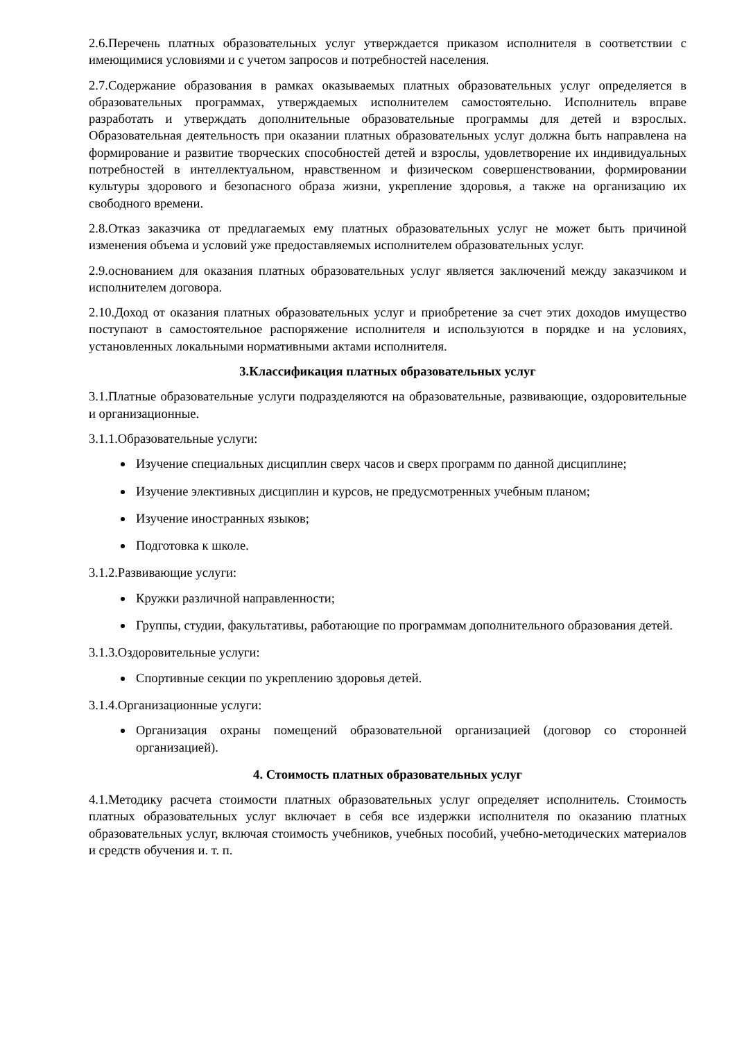2.6.Перечень платных образовательных услуг утверждается приказом исполнителя в соответствии с имеющимися условиями и с учетом запросов и потребностей населения.
2.7.Содержание образования в рамках оказываемых платных образовательных услуг определяется в образовательных программах, утверждаемых исполнителем самостоятельно. Исполнитель вправе разработать и утверждать дополнительные образовательные программы для детей и взрослых. Образовательная деятельность при оказании платных образовательных услуг должна быть направлена на формирование и развитие творческих способностей детей и взрослы, удовлетворение их индивидуальных потребностей в интеллектуальном, нравственном и физическом совершенствовании, формировании культуры здорового и безопасного образа жизни, укрепление здоровья, а также на организацию их свободного времени.
2.8.Отказ заказчика от предлагаемых ему платных образовательных услуг не может быть причиной изменения объема и условий уже предоставляемых исполнителем образовательных услуг.
2.9.основанием для оказания платных образовательных услуг является заключений между заказчиком и исполнителем договора.
2.10.Доход от оказания платных образовательных услуг и приобретение за счет этих доходов имущество поступают в самостоятельное распоряжение исполнителя и используются в порядке и на условиях, установленных локальными нормативными актами исполнителя.
3.Классификация платных образовательных услуг
3.1.Платные образовательные услуги подразделяются на образовательные, развивающие, оздоровительные и организационные.
3.1.1.Образовательные услуги:
Изучение специальных дисциплин сверх часов и сверх программ по данной дисциплине;
Изучение элективных дисциплин и курсов, не предусмотренных учебным планом;
Изучение иностранных языков;
Подготовка к школе.
3.1.2.Развивающие услуги:
Кружки различной направленности;
Группы, студии, факультативы, работающие по программам дополнительного образования детей.
3.1.3.Оздоровительные услуги:
Спортивные секции по укреплению здоровья детей.
3.1.4.Организационные услуги:
Организация охраны помещений образовательной организацией (договор со сторонней организацией).
4. Стоимость платных образовательных услуг
4.1.Методику расчета стоимости платных образовательных услуг определяет исполнитель. Стоимость платных образовательных услуг включает в себя все издержки исполнителя по оказанию платных образовательных услуг, включая стоимость учебников, учебных пособий, учебно-методических материалов и средств обучения и. т. п.